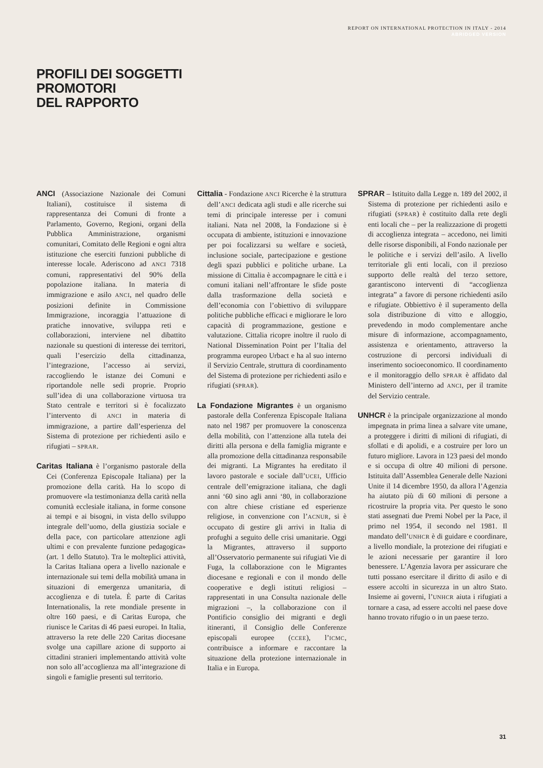REPORT ON INTERNATIONAL PROTECTION IN ITALY - 2014
ABRIDGED VERSION
PROFILI DEI SOGGETTI
PROMOTORI
DEL RAPPORTO
ANCI (Associazione Nazionale dei Comuni Italiani), costituisce il sistema di rappresentanza dei Comuni di fronte a Parlamento, Governo, Regioni, organi della Pubblica Amministrazione, organismi comunitari, Comitato delle Regioni e ogni altra istituzione che eserciti funzioni pubbliche di interesse locale. Aderiscono ad ANCI 7318 comuni, rappresentativi del 90% della popolazione italiana. In materia di immigrazione e asilo ANCI, nel quadro delle posizioni definite in Commissione Immigrazione, incoraggia l’attuazione di pratiche innovative, sviluppa reti e collaborazioni, interviene nel dibattito nazionale su questioni di interesse dei territori, quali l’esercizio della cittadinanza, l’integrazione, l’accesso ai servizi, raccogliendo le istanze dei Comuni e riportandole nelle sedi proprie. Proprio sull’idea di una collaborazione virtuosa tra Stato centrale e territori si è focalizzato l’intervento di ANCI in materia di immigrazione, a partire dall’esperienza del Sistema di protezione per richiedenti asilo e rifugiati – SPRAR.
Caritas Italiana è l’organismo pastorale della Cei (Conferenza Episcopale Italiana) per la promozione della carità. Ha lo scopo di promuovere «la testimonianza della carità nella comunità ecclesiale italiana, in forme consone ai tempi e ai bisogni, in vista dello sviluppo integrale dell’uomo, della giustizia sociale e della pace, con particolare attenzione agli ultimi e con prevalente funzione pedagogica» (art. 1 dello Statuto). Tra le molteplici attività, la Caritas Italiana opera a livello nazionale e internazionale sui temi della mobilità umana in situazioni di emergenza umanitaria, di accoglienza e di tutela. È parte di Caritas Internationalis, la rete mondiale presente in oltre 160 paesi, e di Caritas Europa, che riunisce le Caritas di 46 paesi europei. In Italia, attraverso la rete delle 220 Caritas diocesane svolge una capillare azione di supporto ai cittadini stranieri implementando attività volte non solo all’accoglienza ma all’integrazione di singoli e famiglie presenti sul territorio.
Cittalia - Fondazione ANCI Ricerche è la struttura dell’ANCI dedicata agli studi e alle ricerche sui temi di principale interesse per i comuni italiani. Nata nel 2008, la Fondazione si è occupata di ambiente, istituzioni e innovazione per poi focalizzarsi su welfare e società, inclusione sociale, partecipazione e gestione degli spazi pubblici e politiche urbane. La missione di Cittalia è accompagnare le città e i comuni italiani nell’affrontare le sfide poste dalla trasformazione della società e dell’economia con l’obiettivo di sviluppare politiche pubbliche efficaci e migliorare le loro capacità di programmazione, gestione e valutazione. Cittalia ricopre inoltre il ruolo di National Dissemination Point per l’Italia del programma europeo Urbact e ha al suo interno il Servizio Centrale, struttura di coordinamento del Sistema di protezione per richiedenti asilo e rifugiati (SPRAR).
La Fondazione Migrantes è un organismo pastorale della Conferenza Episcopale Italiana nato nel 1987 per promuovere la conoscenza della mobilità, con l’attenzione alla tutela dei diritti alla persona e della famiglia migrante e alla promozione della cittadinanza responsabile dei migranti. La Migrantes ha ereditato il lavoro pastorale e sociale dall’UCEI, Ufficio centrale dell’emigrazione italiana, che dagli anni ‘60 sino agli anni ‘80, in collaborazione con altre chiese cristiane ed esperienze religiose, in convenzione con l’ACNUR, si è occupato di gestire gli arrivi in Italia di profughi a seguito delle crisi umanitarie. Oggi la Migrantes, attraverso il supporto all’Osservatorio permanente sui rifugiati Vie di Fuga, la collaborazione con le Migrantes diocesane e regionali e con il mondo delle cooperative e degli istituti religiosi – rappresentati in una Consulta nazionale delle migrazioni –, la collaborazione con il Pontificio consiglio dei migranti e degli itineranti, il Consiglio delle Conferenze episcopali europee (CCEE), l’ICMC, contribuisce a informare e raccontare la situazione della protezione internazionale in Italia e in Europa.
SPRAR – Istituito dalla Legge n. 189 del 2002, il Sistema di protezione per richiedenti asilo e rifugiati (SPRAR) è costituito dalla rete degli enti locali che – per la realizzazione di progetti di accoglienza integrata – accedono, nei limiti delle risorse disponibili, al Fondo nazionale per le politiche e i servizi dell’asilo. A livello territoriale gli enti locali, con il prezioso supporto delle realtà del terzo settore, garantiscono interventi di “accoglienza integrata” a favore di persone richiedenti asilo e rifugiate. Obbiettivo è il superamento della sola distribuzione di vitto e alloggio, prevedendo in modo complementare anche misure di informazione, accompagnamento, assistenza e orientamento, attraverso la costruzione di percorsi individuali di inserimento socioeconomico. Il coordinamento e il monitoraggio dello SPRAR è affidato dal Ministero dell’interno ad ANCI, per il tramite del Servizio centrale.
UNHCR è la principale organizzazione al mondo impegnata in prima linea a salvare vite umane, a proteggere i diritti di milioni di rifugiati, di sfollati e di apolidi, e a costruire per loro un futuro migliore. Lavora in 123 paesi del mondo e si occupa di oltre 40 milioni di persone. Istituita dall’Assemblea Generale delle Nazioni Unite il 14 dicembre 1950, da allora l’Agenzia ha aiutato più di 60 milioni di persone a ricostruire la propria vita. Per questo le sono stati assegnati due Premi Nobel per la Pace, il primo nel 1954, il secondo nel 1981. Il mandato dell’UNHCR è di guidare e coordinare, a livello mondiale, la protezione dei rifugiati e le azioni necessarie per garantire il loro benessere. L’Agenzia lavora per assicurare che tutti possano esercitare il diritto di asilo e di essere accolti in sicurezza in un altro Stato. Insieme ai governi, l’UNHCR aiuta i rifugiati a tornare a casa, ad essere accolti nel paese dove hanno trovato rifugio o in un paese terzo.
31